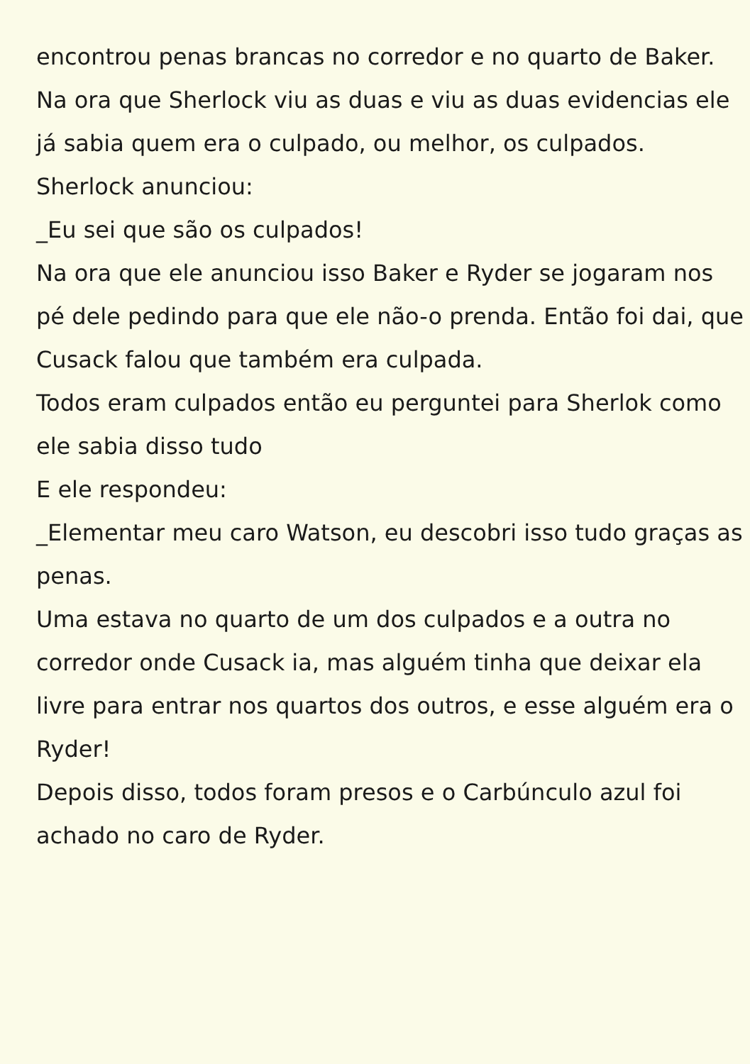encontrou penas brancas no corredor e no quarto de Baker.
Na ora que Sherlock viu as duas e viu as duas evidencias ele já sabia quem era o culpado, ou melhor, os culpados.
Sherlock anunciou:
_Eu sei que são os culpados!
Na ora que ele anunciou isso Baker e Ryder se jogaram nos pé dele pedindo para que ele não-o prenda. Então foi dai, que Cusack falou que também era culpada.
Todos eram culpados então eu perguntei para Sherlok como ele sabia disso tudo
E ele respondeu:
_Elementar meu caro Watson, eu descobri isso tudo graças as penas.
Uma estava no quarto de um dos culpados e a outra no corredor onde Cusack ia, mas alguém tinha que deixar ela livre para entrar nos quartos dos outros, e esse alguém era o Ryder!
Depois disso, todos foram presos e o Carbúnculo azul foi achado no caro de Ryder.